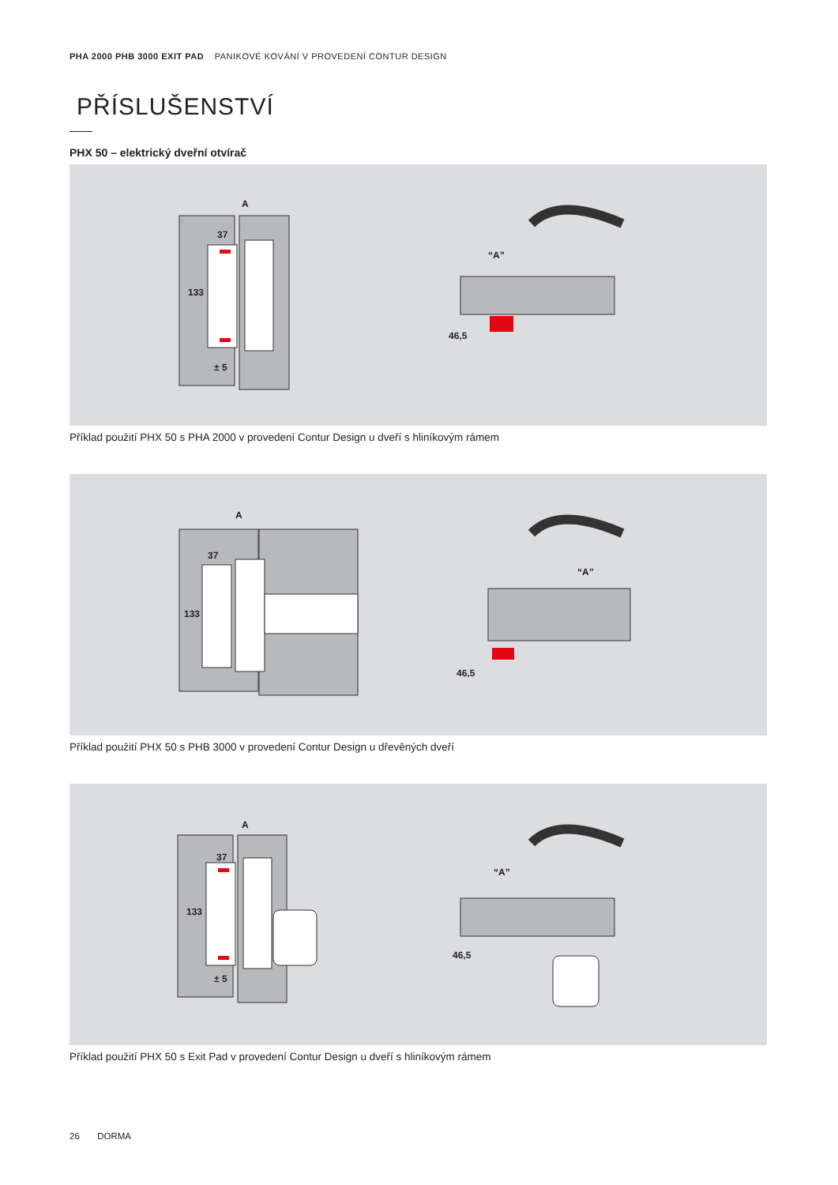PHA 2000 PHB 3000 EXIT PAD PANIKOVÉ KOVÁNÍ V PROVEDENÍ CONTUR DESIGN
PŘÍSLUŠENSTVÍ
PHX 50 – elektrický dveřní otvírač
A
37
133
± 5
“A”
46,5
Příklad použití PHX 50 s PHA 2000 v provedení Contur Design u dveří s hliníkovým rámem
A
37
133
“A”
46,5
Příklad použití PHX 50 s PHB 3000 v provedení Contur Design u dřevěných dveří
A
37
133
± 5
“A”
46,5
Příklad použití PHX 50 s Exit Pad v provedení Contur Design u dveří s hliníkovým rámem
26 DORMA